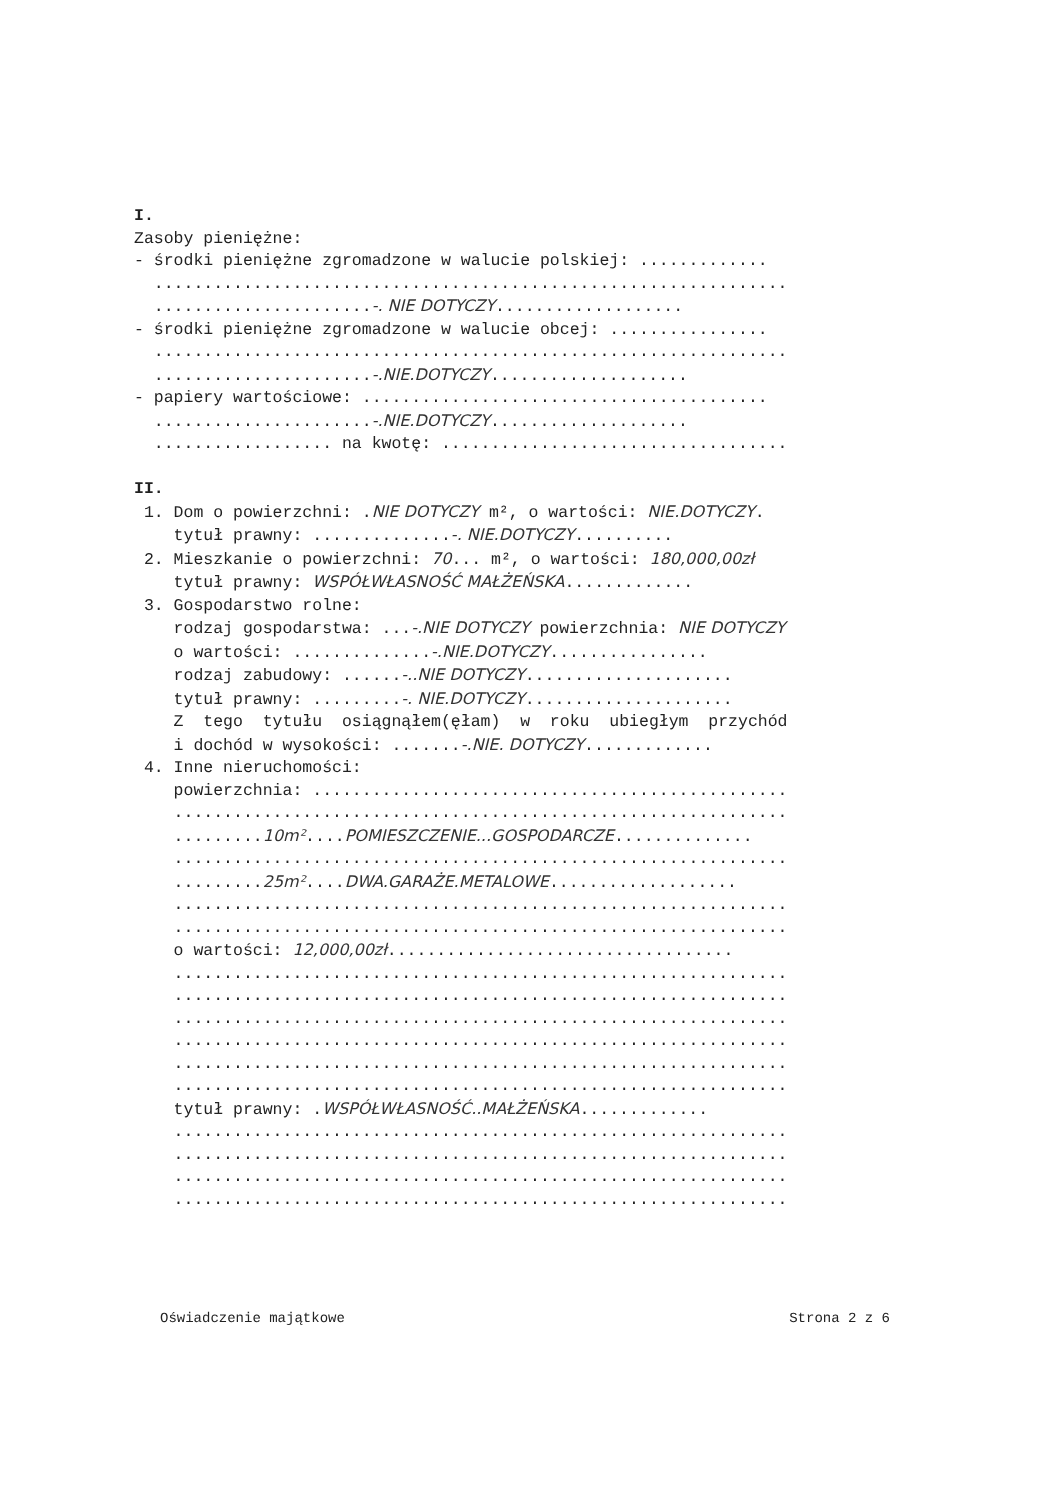I. Zasoby pieniężne: - środki pieniężne zgromadzone w walucie polskiej: ............. ................................................................ ......................-. NIE DOTYCZY................... - środki pieniężne zgromadzone w walucie obcej: ................ ................................................................ ......................-.NIE.DOTYCZY.................... - papiery wartościowe: ......................................... ......................-.NIE.DOTYCZY.................... .................. na kwotę: ................................... II. 1. Dom o powierzchni: .NIE DOTYCZY m², o wartości: NIE.DOTYCZY. tytuł prawny: ..............-. NIE.DOTYCZY.......... 2. Mieszkanie o powierzchni: 70... m², o wartości: 180,000,00zł tytuł prawny: WSPÓŁWŁASNOŚĆ MAŁŻEŃSKA............. 3. Gospodarstwo rolne: rodzaj gospodarstwa: ...-.NIE DOTYCZY powierzchnia: NIE DOTYCZY o wartości: ..............-.NIE.DOTYCZY................ rodzaj zabudowy: ......-..NIE DOTYCZY..................... tytuł prawny: .........-. NIE.DOTYCZY..................... Z tego tytułu osiągnąłem(ęłam) w roku ubiegłym przychód i dochód w wysokości: .......-.NIE. DOTYCZY............. 4. Inne nieruchomości: powierzchnia: ................................................ .............................................................. .........10m²....POMIESZCZENIE...GOSPODARCZE.............. .............................................................. .........25m²....DWA.GARAŻE.METALOWE................... .............................................................. .............................................................. o wartości: 12,000,00zł................................... .............................................................. .............................................................. .............................................................. .............................................................. .............................................................. .............................................................. tytuł prawny: .WSPÓŁWŁASNOŚĆ..MAŁŻEŃSKA............. .............................................................. .............................................................. .............................................................. ..............................................................
Oświadczenie majątkowe Strona 2 z 6